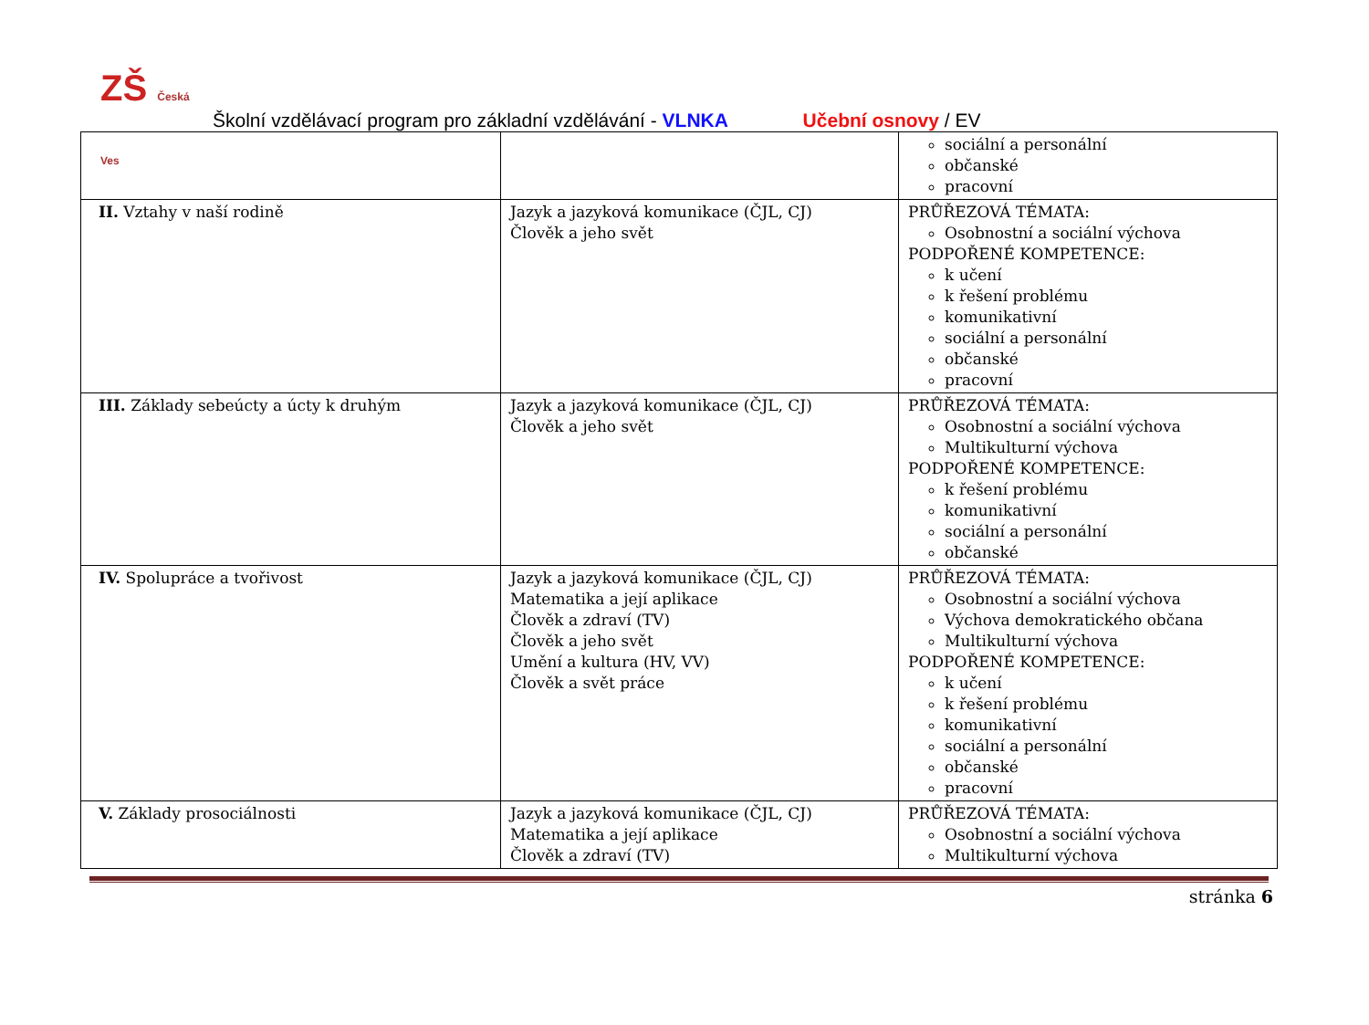ZŠ Česká Ves
Školní vzdělávací program pro základní vzdělávání - VLNKA Učební osnovy / EV
| | | sociální a personální občanské pracovní |
| II. Vztahy v naší rodině | Jazyk a jazyková komunikace (ČJL, CJ) Člověk a jeho svět | PRŮŘEZOVÁ TÉMATA: Osobnostní a sociální výchova PODPOŘENÉ KOMPETENCE: k učení k řešení problému komunikativní sociální a personální občanské pracovní |
| III. Základy sebeúcty a úcty k druhým | Jazyk a jazyková komunikace (ČJL, CJ) Člověk a jeho svět | PRŮŘEZOVÁ TÉMATA: Osobnostní a sociální výchova Multikulturní výchova PODPOŘENÉ KOMPETENCE: k řešení problému komunikativní sociální a personální občanské |
| IV. Spolupráce a tvořivost | Jazyk a jazyková komunikace (ČJL, CJ) Matematika a její aplikace Člověk a zdraví (TV) Člověk a jeho svět Umění a kultura (HV, VV) Člověk a svět práce | PRŮŘEZOVÁ TÉMATA: Osobnostní a sociální výchova Výchova demokratického občana Multikulturní výchova PODPOŘENÉ KOMPETENCE: k učení k řešení problému komunikativní sociální a personální občanské pracovní |
| V. Základy prosociálnosti | Jazyk a jazyková komunikace (ČJL, CJ) Matematika a její aplikace Člověk a zdraví (TV) | PRŮŘEZOVÁ TÉMATA: Osobnostní a sociální výchova Multikulturní výchova |
stránka 6